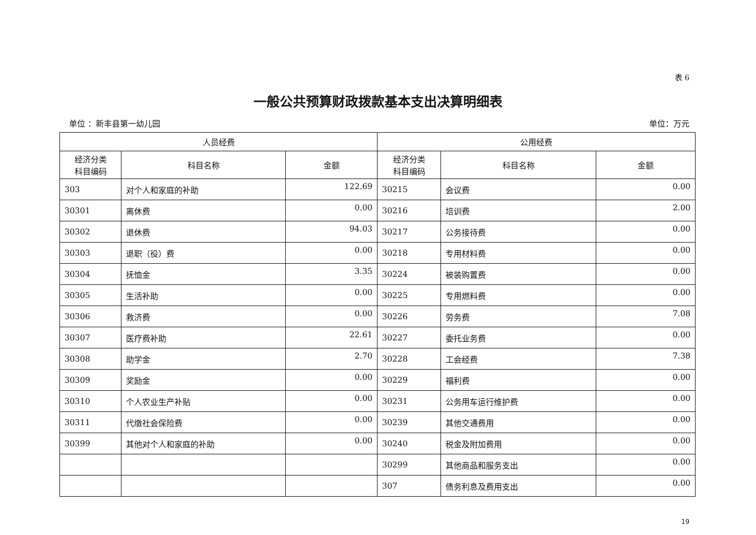表 6
一般公共预算财政拨款基本支出决算明细表
单位 ：新丰县第一幼儿园 单位：万元
| 人员经费 | | | 公用经费 | | |
| --- | --- | --- | --- | --- | --- |
| 经济分类 科目编码 | 科目名称 | 金额 | 经济分类 科目编码 | 科目名称 | 金额 |
| 303 | 对个人和家庭的补助 | 122.69 | 30215 | 会议费 | 0.00 |
| 30301 | 离休费 | 0.00 | 30216 | 培训费 | 2.00 |
| 30302 | 退休费 | 94.03 | 30217 | 公务接待费 | 0.00 |
| 30303 | 退职（役）费 | 0.00 | 30218 | 专用材料费 | 0.00 |
| 30304 | 抚恤金 | 3.35 | 30224 | 被装购置费 | 0.00 |
| 30305 | 生活补助 | 0.00 | 30225 | 专用燃料费 | 0.00 |
| 30306 | 救济费 | 0.00 | 30226 | 劳务费 | 7.08 |
| 30307 | 医疗费补助 | 22.61 | 30227 | 委托业务费 | 0.00 |
| 30308 | 助学金 | 2.70 | 30228 | 工会经费 | 7.38 |
| 30309 | 奖励金 | 0.00 | 30229 | 福利费 | 0.00 |
| 30310 | 个人农业生产补贴 | 0.00 | 30231 | 公务用车运行维护费 | 0.00 |
| 30311 | 代缴社会保险费 | 0.00 | 30239 | 其他交通费用 | 0.00 |
| 30399 | 其他对个人和家庭的补助 | 0.00 | 30240 | 税金及附加费用 | 0.00 |
| | | | 30299 | 其他商品和服务支出 | 0.00 |
| | | | 307 | 债务利息及费用支出 | 0.00 |
19